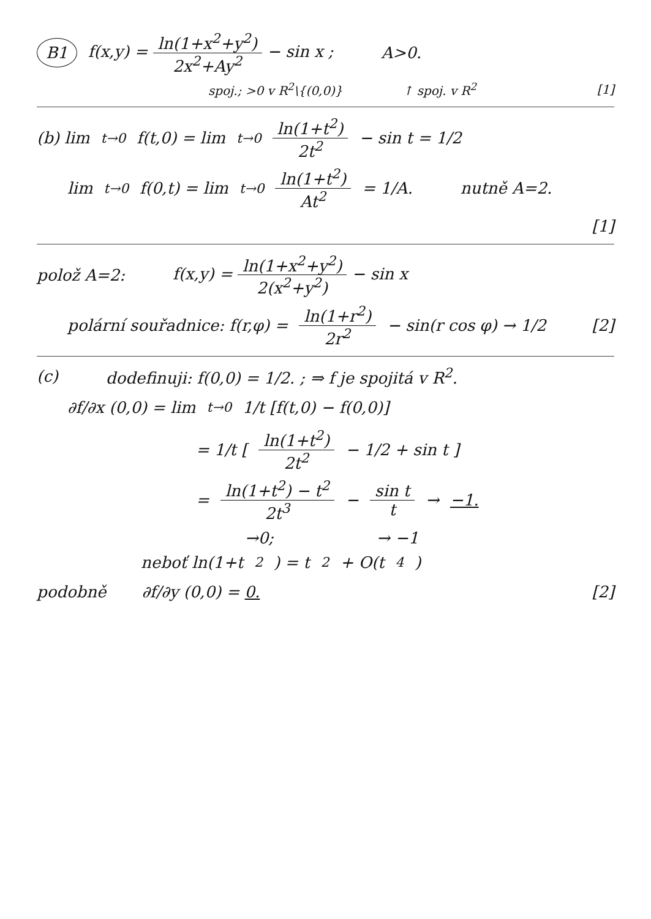B1 f(x,y) = ln(1+x<sup>2</sup>+y<sup>2</sup>) 2x<sup>2</sup>+Ay<sup>2</sup> − sin x ; A>0.
spoj.; >0 v R<sup>2</sup>\{(0,0)} ↑ spoj. v R<sup>2</sup> [1]
(b) lim<sub>t→0</sub> f(t,0) = lim<sub>t→0</sub> ln(1+t<sup>2</sup>) 2t<sup>2</sup> − sin t = 1/2
lim<sub>t→0</sub> f(0,t) = lim<sub>t→0</sub> ln(1+t<sup>2</sup>) At<sup>2</sup> = 1/A. nutně A=2.
[1]
polož A=2: f(x,y) = ln(1+x<sup>2</sup>+y<sup>2</sup>) 2(x<sup>2</sup>+y<sup>2</sup>) − sin x
polární souřadnice: f(r,φ) = ln(1+r<sup>2</sup>) 2r<sup>2</sup> − sin(r cos φ) → 1/2 [2]
(c) dodefinuji: f(0,0) = 1/2. ; ⇒ f je spojitá v R<sup>2</sup>.
∂f/∂x (0,0) = lim<sub>t→0</sub> 1/t [f(t,0) − f(0,0)]
= 1/t [ ln(1+t<sup>2</sup>) 2t<sup>2</sup> − 1/2 + sin t ]
= ln(1+t<sup>2</sup>) − t<sup>2</sup> 2t<sup>3</sup> − sin t t → −1.
→0; → −1
neboť ln(1+t<sup>2</sup>) = t<sup>2</sup> + O(t<sup>4</sup>)
podobně ∂f/∂y (0,0) = 0. [2]